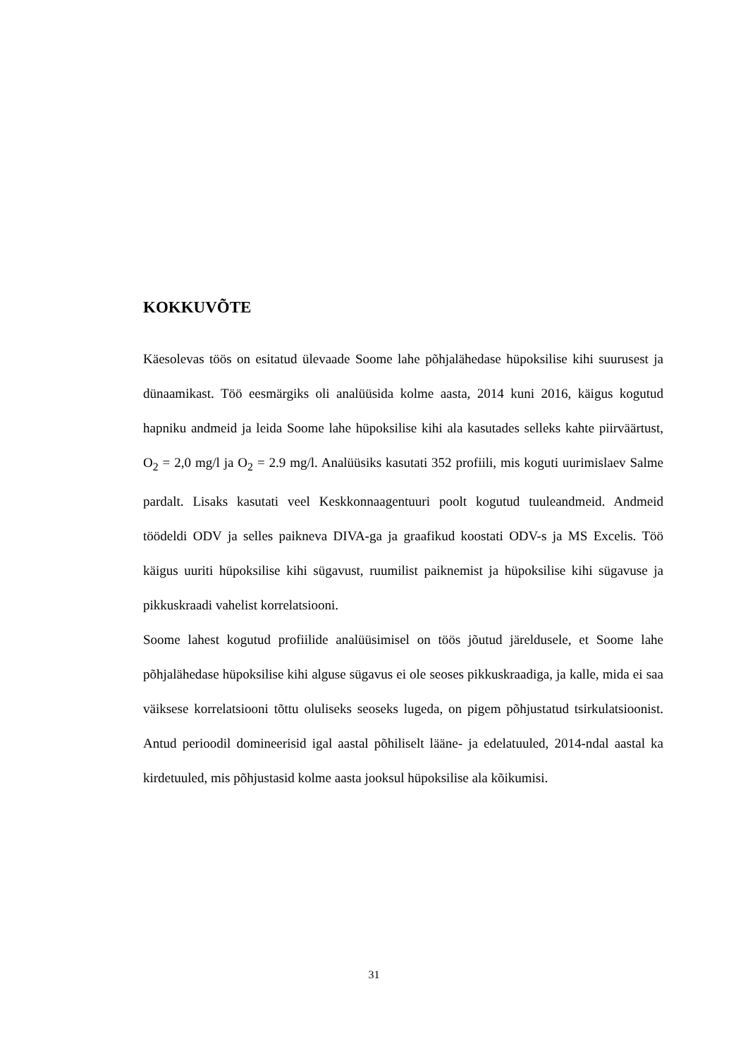KOKKUVÕTE
Käesolevas töös on esitatud ülevaade Soome lahe põhjalähedase hüpoksilise kihi suurusest ja dünaamikast. Töö eesmärgiks oli analüüsida kolme aasta, 2014 kuni 2016, käigus kogutud hapniku andmeid ja leida Soome lahe hüpoksilise kihi ala kasutades selleks kahte piirväärtust, O<sub>2</sub> = 2,0 mg/l ja O<sub>2</sub> = 2.9 mg/l. Analüüsiks kasutati 352 profiili, mis koguti uurimislaev Salme pardalt. Lisaks kasutati veel Keskkonnaagentuuri poolt kogutud tuuleandmeid. Andmeid töödeldi ODV ja selles paikneva DIVA-ga ja graafikud koostati ODV-s ja MS Excelis. Töö käigus uuriti hüpoksilise kihi sügavust, ruumilist paiknemist ja hüpoksilise kihi sügavuse ja pikkuskraadi vahelist korrelatsiooni.
Soome lahest kogutud profiilide analüüsimisel on töös jõutud järeldusele, et Soome lahe põhjalähedase hüpoksilise kihi alguse sügavus ei ole seoses pikkuskraadiga, ja kalle, mida ei saa väiksese korrelatsiooni tõttu oluliseks seoseks lugeda, on pigem põhjustatud tsirkulatsioonist. Antud perioodil domineerisid igal aastal põhiliselt lääne- ja edelatuuled, 2014-ndal aastal ka kirdetuuled, mis põhjustasid kolme aasta jooksul hüpoksilise ala kõikumisi.
31